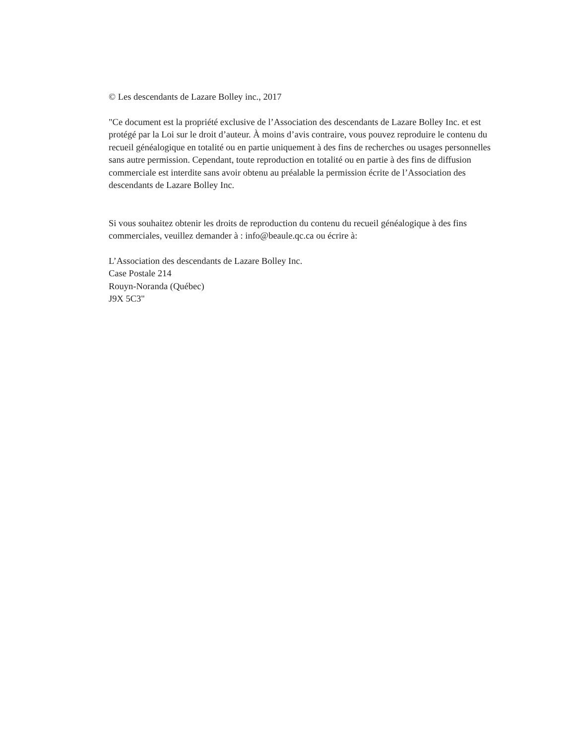© Les descendants de Lazare Bolley inc., 2017
"Ce document est la propriété exclusive de l’Association des descendants de Lazare Bolley Inc. et est protégé par la Loi sur le droit d’auteur. À moins d’avis contraire, vous pouvez reproduire le contenu du recueil généalogique en totalité ou en partie uniquement à des fins de recherches ou usages personnelles sans autre permission. Cependant, toute reproduction en totalité ou en partie à des fins de diffusion commerciale est interdite sans avoir obtenu au préalable la permission écrite de l’Association des descendants de Lazare Bolley Inc.
Si vous souhaitez obtenir les droits de reproduction du contenu du recueil généalogique à des fins commerciales, veuillez demander à : info@beaule.qc.ca ou écrire à:
L’Association des descendants de Lazare Bolley Inc.
Case Postale 214
Rouyn-Noranda (Québec)
J9X 5C3"